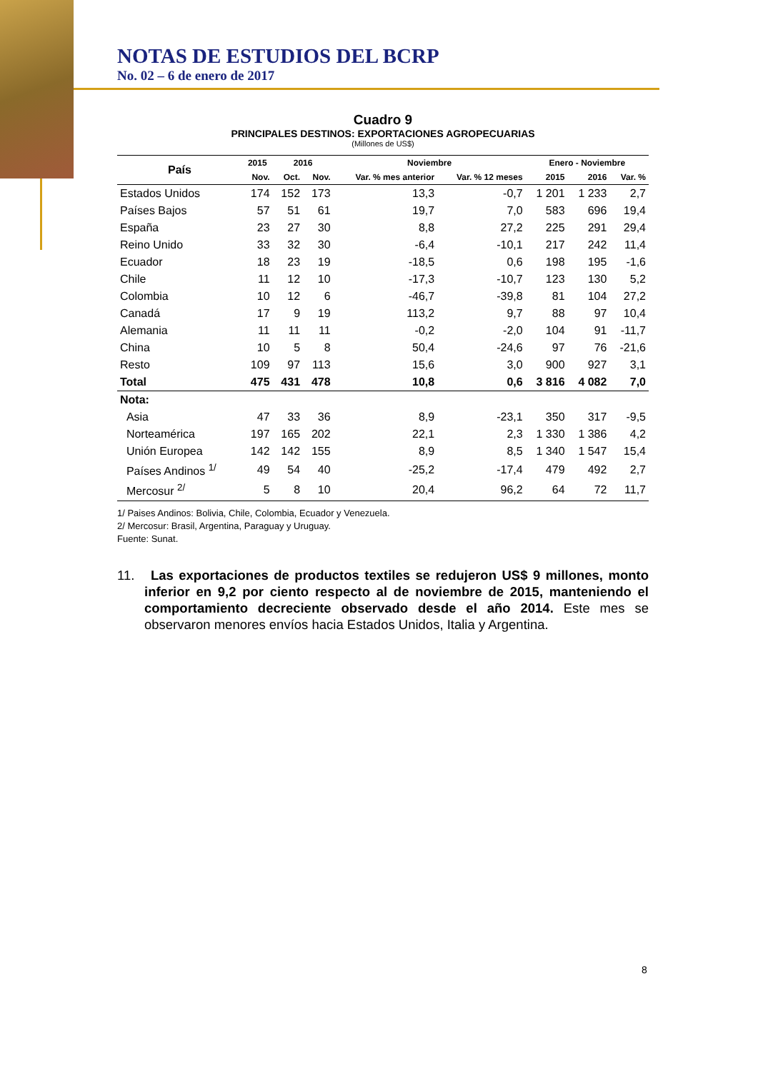NOTAS DE ESTUDIOS DEL BCRP
No. 02 – 6 de enero de 2017
Cuadro 9
PRINCIPALES DESTINOS: EXPORTACIONES AGROPECUARIAS
(Millones de US$)
| País | 2015 | 2016 | | Noviembre | | Enero - Noviembre | | |
| --- | --- | --- | --- | --- | --- | --- | --- | --- |
| | Nov. | Oct. | Nov. | Var. % mes anterior | Var. % 12 meses | 2015 | 2016 | Var. % |
| Estados Unidos | 174 | 152 | 173 | 13,3 | -0,7 | 1 201 | 1 233 | 2,7 |
| Países Bajos | 57 | 51 | 61 | 19,7 | 7,0 | 583 | 696 | 19,4 |
| España | 23 | 27 | 30 | 8,8 | 27,2 | 225 | 291 | 29,4 |
| Reino Unido | 33 | 32 | 30 | -6,4 | -10,1 | 217 | 242 | 11,4 |
| Ecuador | 18 | 23 | 19 | -18,5 | 0,6 | 198 | 195 | -1,6 |
| Chile | 11 | 12 | 10 | -17,3 | -10,7 | 123 | 130 | 5,2 |
| Colombia | 10 | 12 | 6 | -46,7 | -39,8 | 81 | 104 | 27,2 |
| Canadá | 17 | 9 | 19 | 113,2 | 9,7 | 88 | 97 | 10,4 |
| Alemania | 11 | 11 | 11 | -0,2 | -2,0 | 104 | 91 | -11,7 |
| China | 10 | 5 | 8 | 50,4 | -24,6 | 97 | 76 | -21,6 |
| Resto | 109 | 97 | 113 | 15,6 | 3,0 | 900 | 927 | 3,1 |
| Total | 475 | 431 | 478 | 10,8 | 0,6 | 3 816 | 4 082 | 7,0 |
| Nota: | | | | | | | | |
| Asia | 47 | 33 | 36 | 8,9 | -23,1 | 350 | 317 | -9,5 |
| Norteamérica | 197 | 165 | 202 | 22,1 | 2,3 | 1 330 | 1 386 | 4,2 |
| Unión Europea | 142 | 142 | 155 | 8,9 | 8,5 | 1 340 | 1 547 | 15,4 |
| Países Andinos <sup>1/</sup> | 49 | 54 | 40 | -25,2 | -17,4 | 479 | 492 | 2,7 |
| Mercosur <sup>2/</sup> | 5 | 8 | 10 | 20,4 | 96,2 | 64 | 72 | 11,7 |
1/ Paises Andinos: Bolivia, Chile, Colombia, Ecuador y Venezuela.
2/ Mercosur: Brasil, Argentina, Paraguay y Uruguay.
Fuente: Sunat.
11. Las exportaciones de productos textiles se redujeron US$ 9 millones, monto inferior en 9,2 por ciento respecto al de noviembre de 2015, manteniendo el comportamiento decreciente observado desde el año 2014. Este mes se observaron menores envíos hacia Estados Unidos, Italia y Argentina.
8